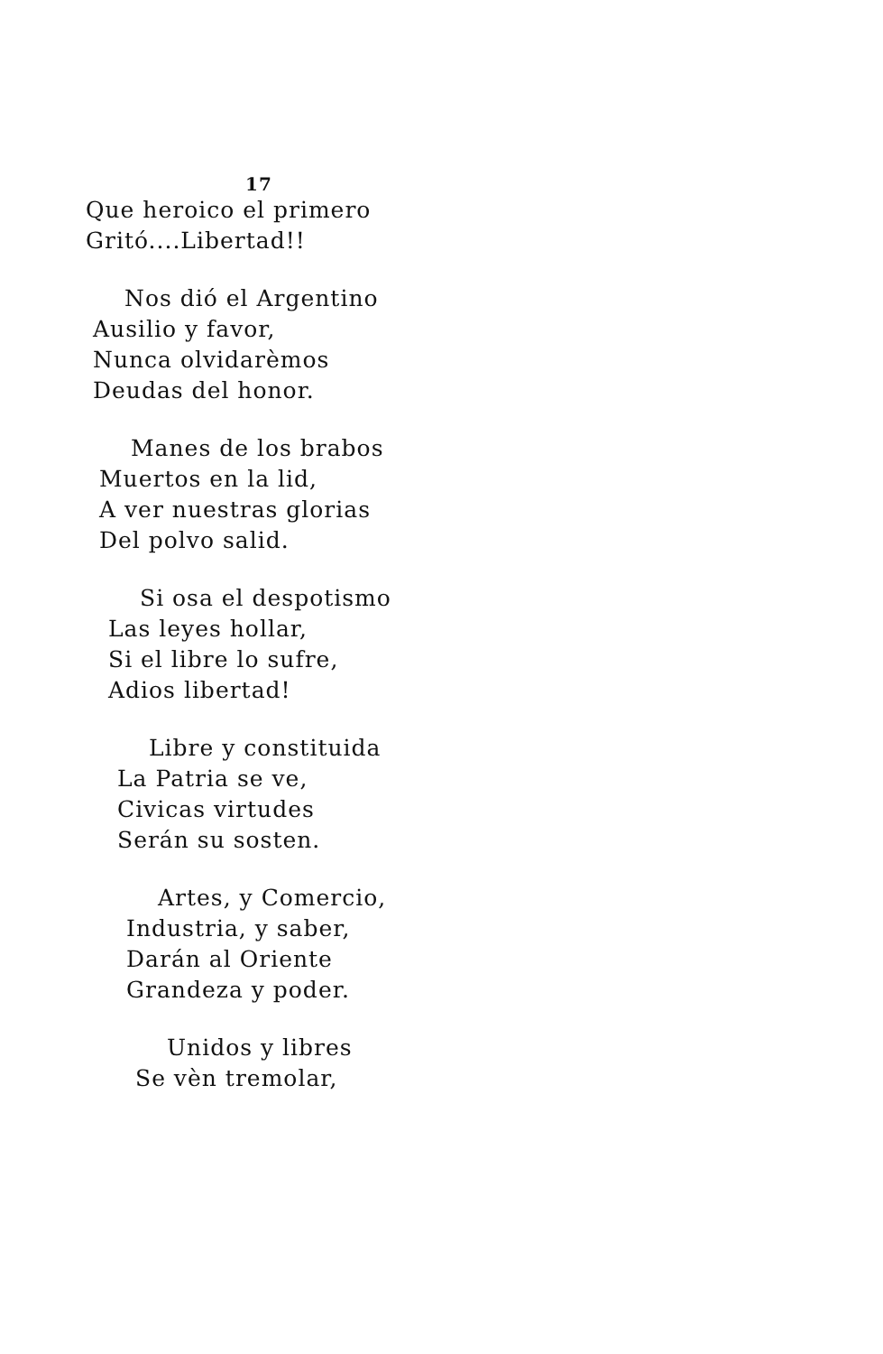17
Que heroico el primero
Gritó....Libertad!!
Nos dió el Argentino
Ausilio y favor,
Nunca olvidarèmos
Deudas del honor.
Manes de los brabos
Muertos en la lid,
A ver nuestras glorias
Del polvo salid.
Si osa el despotismo
Las leyes hollar,
Si el libre lo sufre,
Adios libertad!
Libre y constituida
La Patria se ve,
Civicas virtudes
Serán su sosten.
Artes, y Comercio,
Industria, y saber,
Darán al Oriente
Grandeza y poder.
Unidos y libres
Se vèn tremolar,